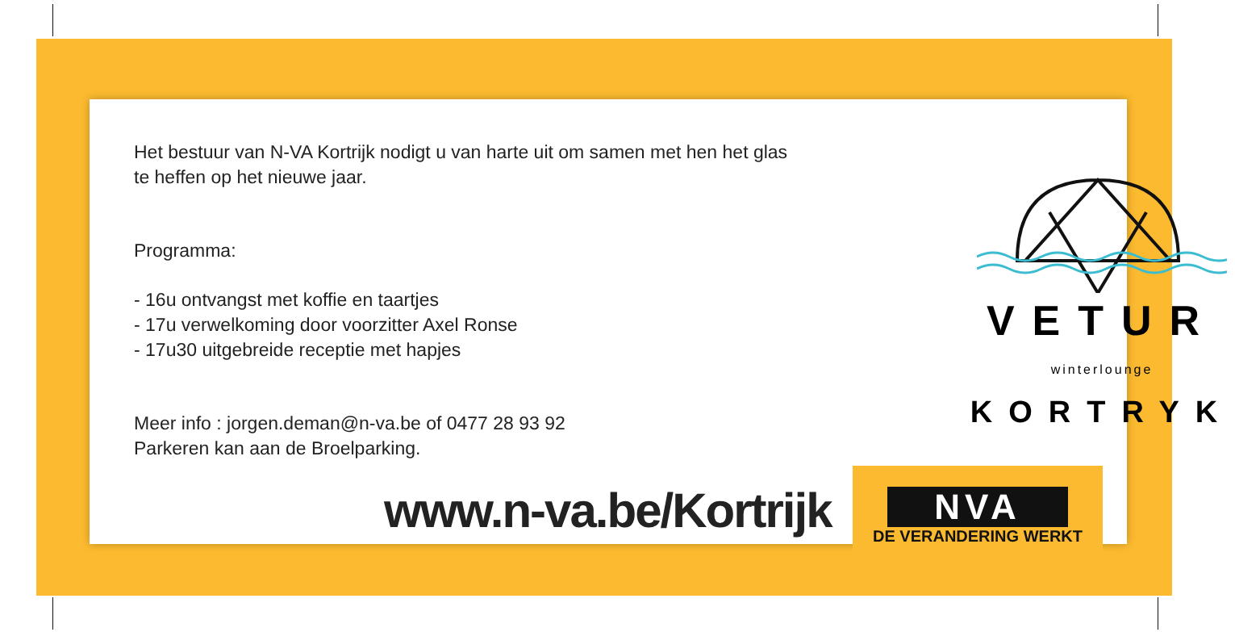Het bestuur van N-VA Kortrijk nodigt u van harte uit om samen met hen het glas te heffen op het nieuwe jaar.
Programma:
- 16u ontvangst met koffie en taartjes
- 17u verwelkoming door voorzitter Axel Ronse
- 17u30 uitgebreide receptie met hapjes
Meer info : jorgen.deman@n-va.be of 0477 28 93 92
Parkeren kan aan de Broelparking.
www.n-va.be/Kortrijk
VETUR
winterlounge
KORTRYK
NVA
DE VERANDERING WERKT